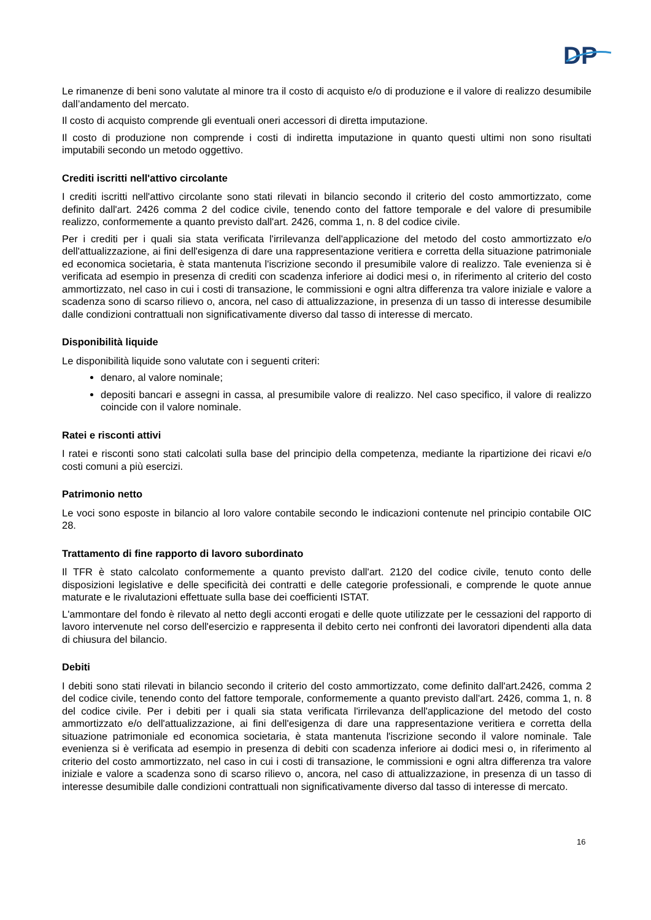DP
Le rimanenze di beni sono valutate al minore tra il costo di acquisto e/o di produzione e il valore di realizzo desumibile dall’andamento del mercato.
Il costo di acquisto comprende gli eventuali oneri accessori di diretta imputazione.
Il costo di produzione non comprende i costi di indiretta imputazione in quanto questi ultimi non sono risultati imputabili secondo un metodo oggettivo.
Crediti iscritti nell'attivo circolante
I crediti iscritti nell'attivo circolante sono stati rilevati in bilancio secondo il criterio del costo ammortizzato, come definito dall'art. 2426 comma 2 del codice civile, tenendo conto del fattore temporale e del valore di presumibile realizzo, conformemente a quanto previsto dall'art. 2426, comma 1, n. 8 del codice civile.
Per i crediti per i quali sia stata verificata l'irrilevanza dell'applicazione del metodo del costo ammortizzato e/o dell'attualizzazione, ai fini dell'esigenza di dare una rappresentazione veritiera e corretta della situazione patrimoniale ed economica societaria, è stata mantenuta l'iscrizione secondo il presumibile valore di realizzo. Tale evenienza si è verificata ad esempio in presenza di crediti con scadenza inferiore ai dodici mesi o, in riferimento al criterio del costo ammortizzato, nel caso in cui i costi di transazione, le commissioni e ogni altra differenza tra valore iniziale e valore a scadenza sono di scarso rilievo o, ancora, nel caso di attualizzazione, in presenza di un tasso di interesse desumibile dalle condizioni contrattuali non significativamente diverso dal tasso di interesse di mercato.
Disponibilità liquide
Le disponibilità liquide sono valutate con i seguenti criteri:
denaro, al valore nominale;
depositi bancari e assegni in cassa, al presumibile valore di realizzo. Nel caso specifico, il valore di realizzo coincide con il valore nominale.
Ratei e risconti attivi
I ratei e risconti sono stati calcolati sulla base del principio della competenza, mediante la ripartizione dei ricavi e/o costi comuni a più esercizi.
Patrimonio netto
Le voci sono esposte in bilancio al loro valore contabile secondo le indicazioni contenute nel principio contabile OIC 28.
Trattamento di fine rapporto di lavoro subordinato
Il TFR è stato calcolato conformemente a quanto previsto dall'art. 2120 del codice civile, tenuto conto delle disposizioni legislative e delle specificità dei contratti e delle categorie professionali, e comprende le quote annue maturate e le rivalutazioni effettuate sulla base dei coefficienti ISTAT.
L'ammontare del fondo è rilevato al netto degli acconti erogati e delle quote utilizzate per le cessazioni del rapporto di lavoro intervenute nel corso dell'esercizio e rappresenta il debito certo nei confronti dei lavoratori dipendenti alla data di chiusura del bilancio.
Debiti
I debiti sono stati rilevati in bilancio secondo il criterio del costo ammortizzato, come definito dall'art.2426, comma 2 del codice civile, tenendo conto del fattore temporale, conformemente a quanto previsto dall'art. 2426, comma 1, n. 8 del codice civile. Per i debiti per i quali sia stata verificata l'irrilevanza dell'applicazione del metodo del costo ammortizzato e/o dell'attualizzazione, ai fini dell'esigenza di dare una rappresentazione veritiera e corretta della situazione patrimoniale ed economica societaria, è stata mantenuta l'iscrizione secondo il valore nominale. Tale evenienza si è verificata ad esempio in presenza di debiti con scadenza inferiore ai dodici mesi o, in riferimento al criterio del costo ammortizzato, nel caso in cui i costi di transazione, le commissioni e ogni altra differenza tra valore iniziale e valore a scadenza sono di scarso rilievo o, ancora, nel caso di attualizzazione, in presenza di un tasso di interesse desumibile dalle condizioni contrattuali non significativamente diverso dal tasso di interesse di mercato.
16